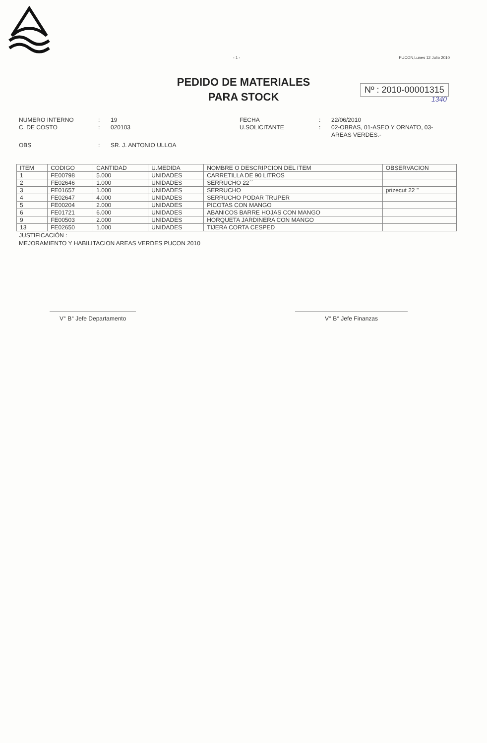- 1 - PUCON,Lunes 12 Julio 2010
PEDIDO DE MATERIALES
PARA STOCK
Nº : 2010-00001315
1340
NUMERO INTERNO
:
19
FECHA
:
22/06/2010
C. DE COSTO
:
020103
U.SOLICITANTE
:
02-OBRAS, 01-ASEO Y ORNATO, 03-AREAS VERDES.-
OBS
:
SR. J. ANTONIO ULLOA
| ITEM | CODIGO | CANTIDAD | U.MEDIDA | NOMBRE O DESCRIPCION DEL ITEM | OBSERVACION |
| --- | --- | --- | --- | --- | --- |
| 1 | FE00798 | 5.000 | UNIDADES | CARRETILLA DE 90 LITROS | |
| 2 | FE02646 | 1.000 | UNIDADES | SERRUCHO 22´´ | |
| 3 | FE01657 | 1.000 | UNIDADES | SERRUCHO | prizecut 22 " |
| 4 | FE02647 | 4.000 | UNIDADES | SERRUCHO PODAR TRUPER | |
| 5 | FE00204 | 2.000 | UNIDADES | PICOTAS CON MANGO | |
| 6 | FE01721 | 6.000 | UNIDADES | ABANICOS BARRE HOJAS CON MANGO | |
| 9 | FE00503 | 2.000 | UNIDADES | HORQUETA JARDINERA CON MANGO | |
| 13 | FE02650 | 1.000 | UNIDADES | TIJERA CORTA CESPED | |
JUSTIFICACIÓN :
MEJORAMIENTO Y HABILITACION AREAS VERDES PUCON 2010
V° B° Jefe Departamento V° B° Jefe Finanzas